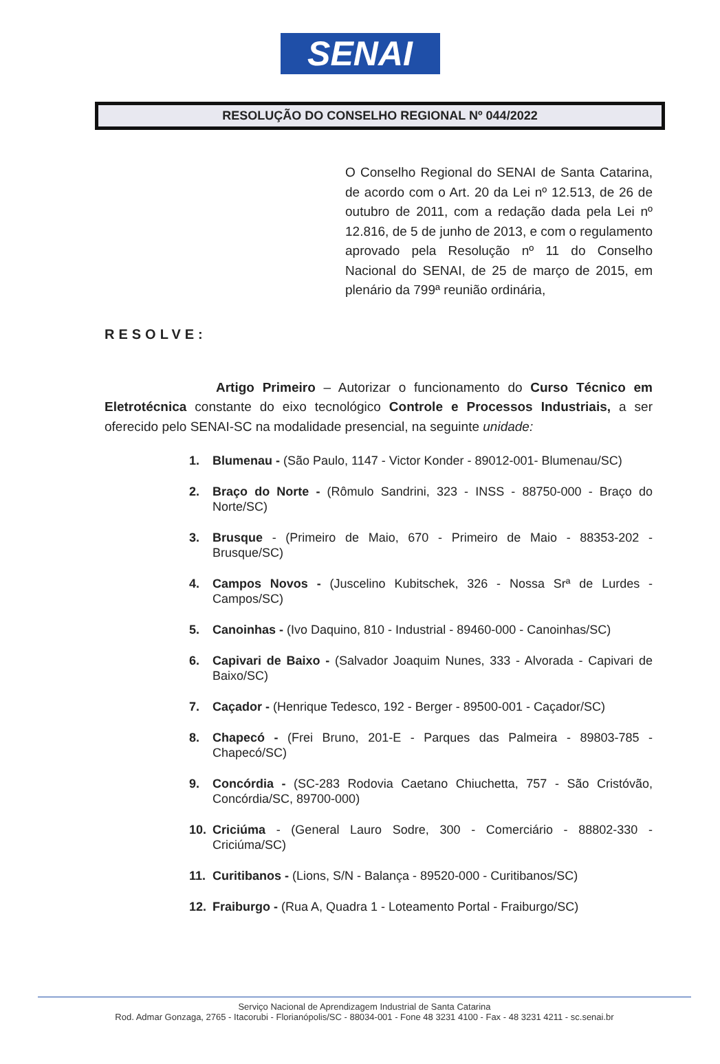SENAI
RESOLUÇÃO DO CONSELHO REGIONAL Nº 044/2022
O Conselho Regional do SENAI de Santa Catarina, de acordo com o Art. 20 da Lei nº 12.513, de 26 de outubro de 2011, com a redação dada pela Lei nº 12.816, de 5 de junho de 2013, e com o regulamento aprovado pela Resolução nº 11 do Conselho Nacional do SENAI, de 25 de março de 2015, em plenário da 799ª reunião ordinária,
RESOLVE:
Artigo Primeiro – Autorizar o funcionamento do Curso Técnico em Eletrotécnica constante do eixo tecnológico Controle e Processos Industriais, a ser oferecido pelo SENAI-SC na modalidade presencial, na seguinte unidade:
1. Blumenau - (São Paulo, 1147 - Victor Konder - 89012-001- Blumenau/SC)
2. Braço do Norte - (Rômulo Sandrini, 323 - INSS - 88750-000 - Braço do Norte/SC)
3. Brusque - (Primeiro de Maio, 670 - Primeiro de Maio - 88353-202 - Brusque/SC)
4. Campos Novos - (Juscelino Kubitschek, 326 - Nossa Srª de Lurdes - Campos/SC)
5. Canoinhas - (Ivo Daquino, 810 - Industrial - 89460-000 - Canoinhas/SC)
6. Capivari de Baixo - (Salvador Joaquim Nunes, 333 - Alvorada - Capivari de Baixo/SC)
7. Caçador - (Henrique Tedesco, 192 - Berger - 89500-001 - Caçador/SC)
8. Chapecó - (Frei Bruno, 201-E - Parques das Palmeira - 89803-785 - Chapecó/SC)
9. Concórdia - (SC-283 Rodovia Caetano Chiuchetta, 757 - São Cristóvão, Concórdia/SC, 89700-000)
10. Criciúma - (General Lauro Sodre, 300 - Comerciário - 88802-330 - Criciúma/SC)
11. Curitibanos - (Lions, S/N - Balança - 89520-000 - Curitibanos/SC)
12. Fraiburgo - (Rua A, Quadra 1 - Loteamento Portal - Fraiburgo/SC)
Serviço Nacional de Aprendizagem Industrial de Santa Catarina
Rod. Admar Gonzaga, 2765 - Itacorubi - Florianópolis/SC - 88034-001 - Fone 48 3231 4100 - Fax - 48 3231 4211 - sc.senai.br